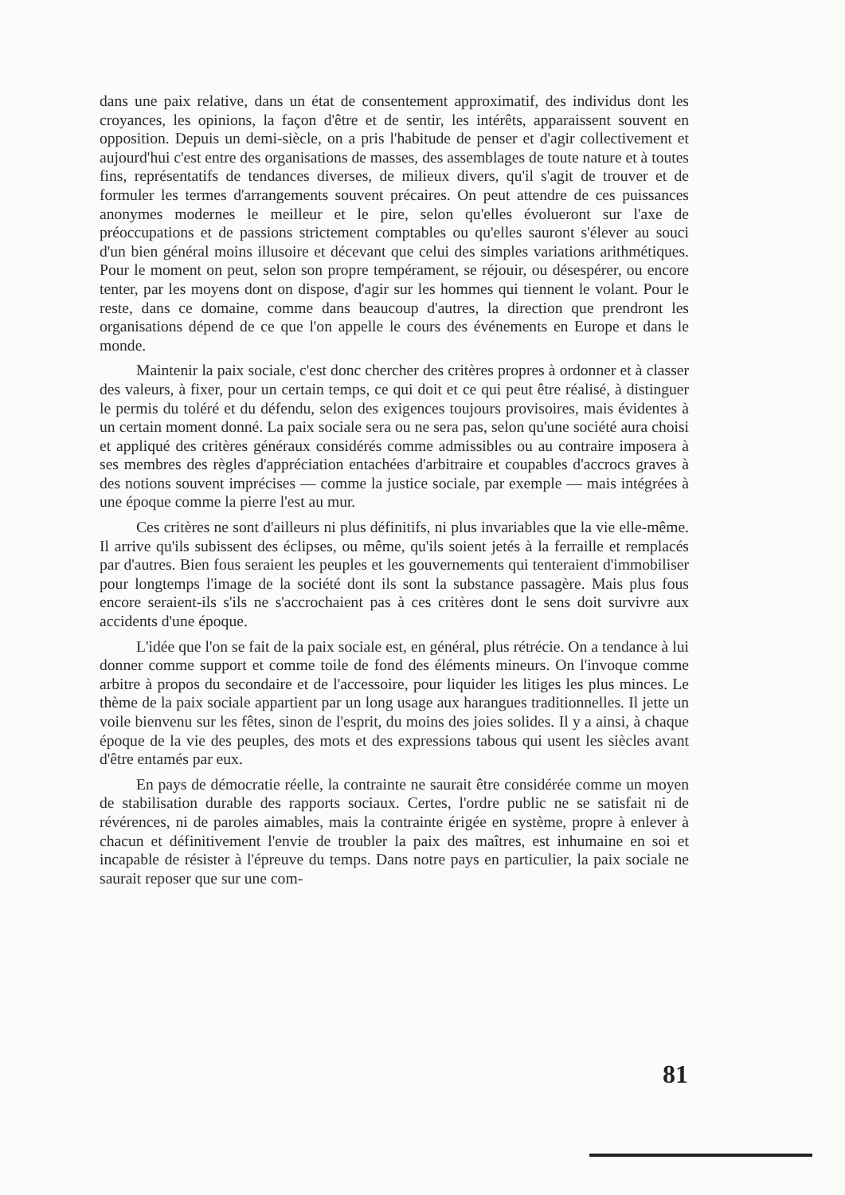dans une paix relative, dans un état de consentement approximatif, des individus dont les croyances, les opinions, la façon d'être et de sentir, les intérêts, apparaissent souvent en opposition. Depuis un demi-siècle, on a pris l'habitude de penser et d'agir collectivement et aujourd'hui c'est entre des organisations de masses, des assemblages de toute nature et à toutes fins, représentatifs de tendances diverses, de milieux divers, qu'il s'agit de trouver et de formuler les termes d'arrangements souvent précaires. On peut attendre de ces puissances anonymes modernes le meilleur et le pire, selon qu'elles évolueront sur l'axe de préoccupations et de passions strictement comptables ou qu'elles sauront s'élever au souci d'un bien général moins illusoire et décevant que celui des simples variations arithmétiques. Pour le moment on peut, selon son propre tempérament, se réjouir, ou désespérer, ou encore tenter, par les moyens dont on dispose, d'agir sur les hommes qui tiennent le volant. Pour le reste, dans ce domaine, comme dans beaucoup d'autres, la direction que prendront les organisations dépend de ce que l'on appelle le cours des événements en Europe et dans le monde.
Maintenir la paix sociale, c'est donc chercher des critères propres à ordonner et à classer des valeurs, à fixer, pour un certain temps, ce qui doit et ce qui peut être réalisé, à distinguer le permis du toléré et du défendu, selon des exigences toujours provisoires, mais évidentes à un certain moment donné. La paix sociale sera ou ne sera pas, selon qu'une société aura choisi et appliqué des critères généraux considérés comme admissibles ou au contraire imposera à ses membres des règles d'appréciation entachées d'arbitraire et coupables d'accrocs graves à des notions souvent imprécises — comme la justice sociale, par exemple — mais intégrées à une époque comme la pierre l'est au mur.
Ces critères ne sont d'ailleurs ni plus définitifs, ni plus invariables que la vie elle-même. Il arrive qu'ils subissent des éclipses, ou même, qu'ils soient jetés à la ferraille et remplacés par d'autres. Bien fous seraient les peuples et les gouvernements qui tenteraient d'immobiliser pour longtemps l'image de la société dont ils sont la substance passagère. Mais plus fous encore seraient-ils s'ils ne s'accrochaient pas à ces critères dont le sens doit survivre aux accidents d'une époque.
L'idée que l'on se fait de la paix sociale est, en général, plus rétrécie. On a tendance à lui donner comme support et comme toile de fond des éléments mineurs. On l'invoque comme arbitre à propos du secondaire et de l'accessoire, pour liquider les litiges les plus minces. Le thème de la paix sociale appartient par un long usage aux harangues traditionnelles. Il jette un voile bienvenu sur les fêtes, sinon de l'esprit, du moins des joies solides. Il y a ainsi, à chaque époque de la vie des peuples, des mots et des expressions tabous qui usent les siècles avant d'être entamés par eux.
En pays de démocratie réelle, la contrainte ne saurait être considérée comme un moyen de stabilisation durable des rapports sociaux. Certes, l'ordre public ne se satisfait ni de révérences, ni de paroles aimables, mais la contrainte érigée en système, propre à enlever à chacun et définitivement l'envie de troubler la paix des maîtres, est inhumaine en soi et incapable de résister à l'épreuve du temps. Dans notre pays en particulier, la paix sociale ne saurait reposer que sur une com-
81